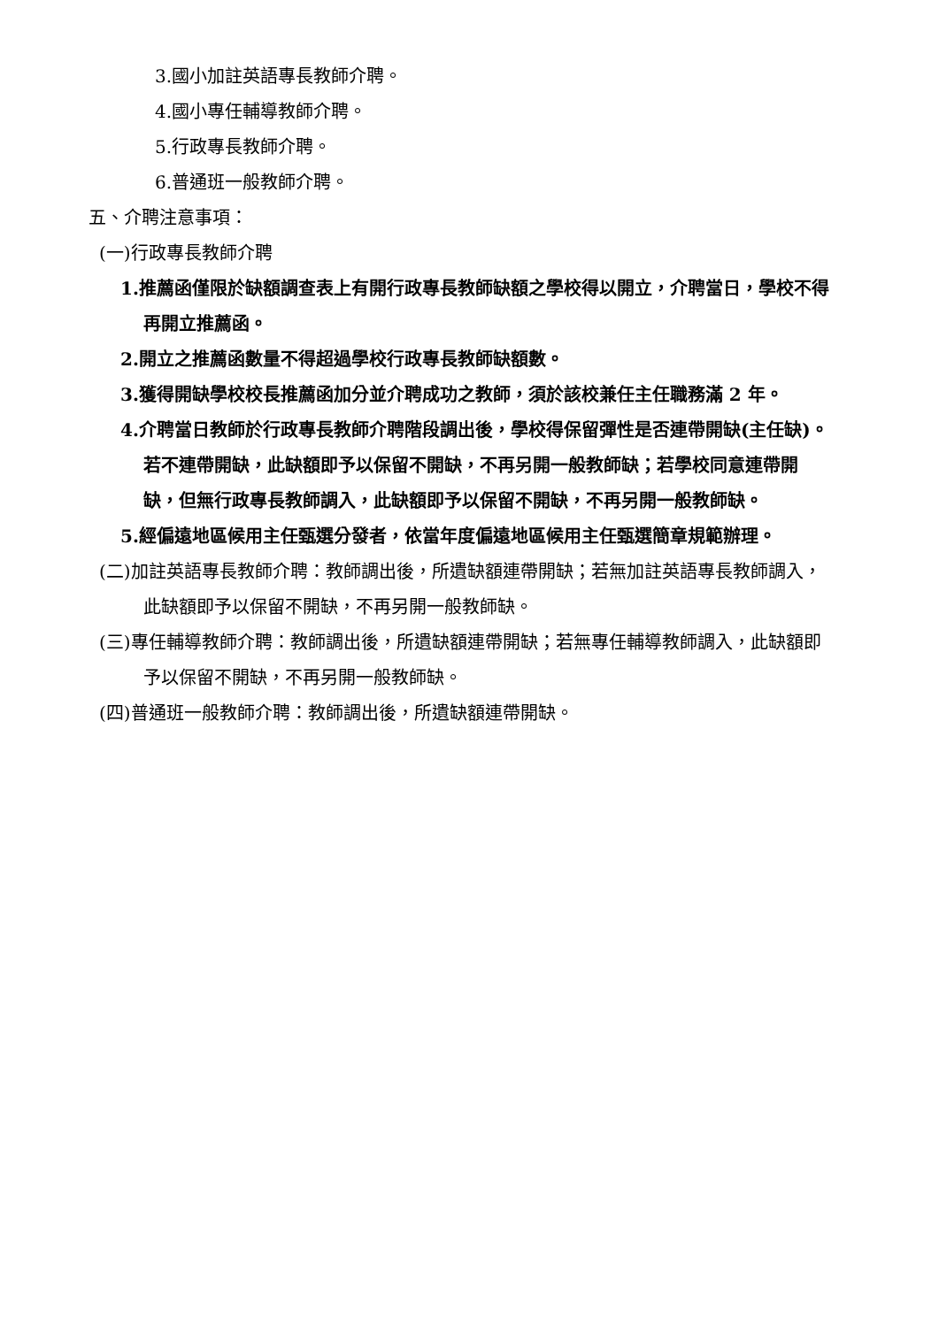3.國小加註英語專長教師介聘。
4.國小專任輔導教師介聘。
5.行政專長教師介聘。
6.普通班一般教師介聘。
五、介聘注意事項：
(一)行政專長教師介聘
1.推薦函僅限於缺額調查表上有開行政專長教師缺額之學校得以開立，介聘當日，學校不得再開立推薦函。
2.開立之推薦函數量不得超過學校行政專長教師缺額數。
3.獲得開缺學校校長推薦函加分並介聘成功之教師，須於該校兼任主任職務滿 2 年。
4.介聘當日教師於行政專長教師介聘階段調出後，學校得保留彈性是否連帶開缺(主任缺)。若不連帶開缺，此缺額即予以保留不開缺，不再另開一般教師缺；若學校同意連帶開缺，但無行政專長教師調入，此缺額即予以保留不開缺，不再另開一般教師缺。
5.經偏遠地區候用主任甄選分發者，依當年度偏遠地區候用主任甄選簡章規範辦理。
(二)加註英語專長教師介聘：教師調出後，所遺缺額連帶開缺；若無加註英語專長教師調入，此缺額即予以保留不開缺，不再另開一般教師缺。
(三)專任輔導教師介聘：教師調出後，所遺缺額連帶開缺；若無專任輔導教師調入，此缺額即予以保留不開缺，不再另開一般教師缺。
(四)普通班一般教師介聘：教師調出後，所遺缺額連帶開缺。